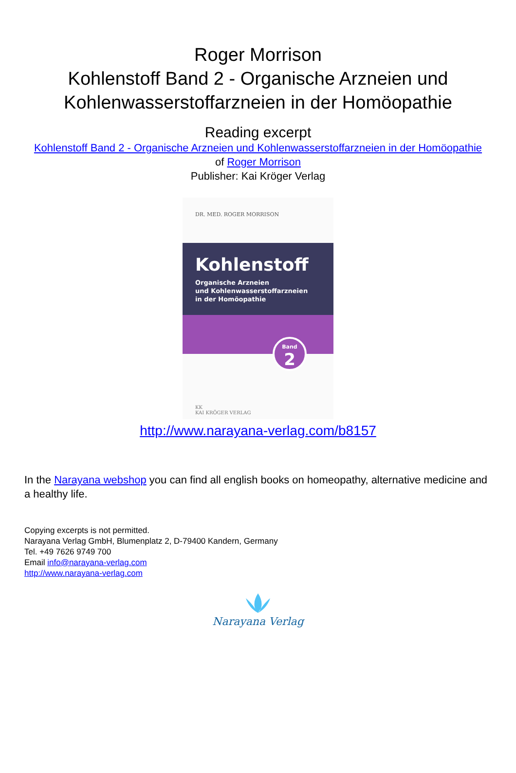Roger Morrison
Kohlenstoff Band 2 - Organische Arzneien und
Kohlenwasserstoffarzneien in der Homöopathie
Reading excerpt
Kohlenstoff Band 2 - Organische Arzneien und Kohlenwasserstoffarzneien in der Homöopathie
of Roger Morrison
Publisher: Kai Kröger Verlag
DR. MED. ROGER MORRISON
Kohlenstoff
Organische Arzneien
und Kohlenwasserstoffarzneien
in der Homöopathie
Band
2
KK
KAI KRÖGER VERLAG
http://www.narayana-verlag.com/b8157
In the Narayana webshop you can find all english books on homeopathy, alternative medicine and a healthy life.
Copying excerpts is not permitted.
Narayana Verlag GmbH, Blumenplatz 2, D-79400 Kandern, Germany
Tel. +49 7626 9749 700
Email info@narayana-verlag.com
http://www.narayana-verlag.com
Narayana Verlag